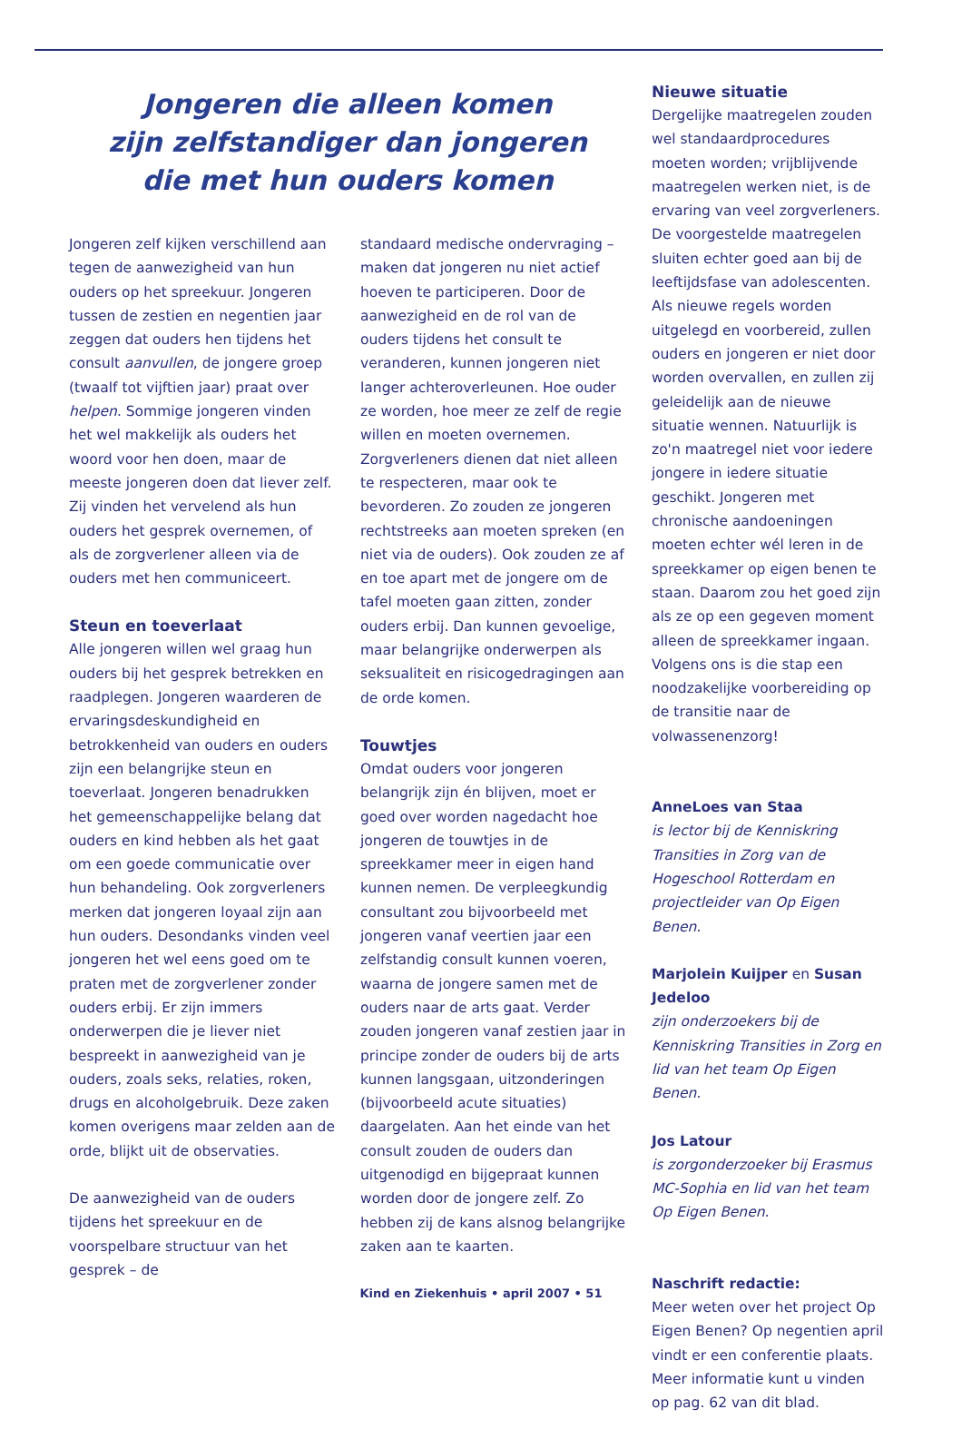Jongeren die alleen komen
zijn zelfstandiger dan jongeren
die met hun ouders komen
Jongeren zelf kijken verschillend aan tegen de aanwezigheid van hun ouders op het spreekuur. Jongeren tussen de zestien en negentien jaar zeggen dat ouders hen tijdens het consult aanvullen, de jongere groep (twaalf tot vijftien jaar) praat over helpen. Sommige jongeren vinden het wel makkelijk als ouders het woord voor hen doen, maar de meeste jongeren doen dat liever zelf. Zij vinden het vervelend als hun ouders het gesprek overnemen, of als de zorgverlener alleen via de ouders met hen communiceert.
Steun en toeverlaat
Alle jongeren willen wel graag hun ouders bij het gesprek betrekken en raadplegen. Jongeren waarderen de ervaringsdeskundigheid en betrokkenheid van ouders en ouders zijn een belangrijke steun en toeverlaat. Jongeren benadrukken het gemeenschappelijke belang dat ouders en kind hebben als het gaat om een goede communicatie over hun behandeling. Ook zorgverleners merken dat jongeren loyaal zijn aan hun ouders. Desondanks vinden veel jongeren het wel eens goed om te praten met de zorgverlener zonder ouders erbij. Er zijn immers onderwerpen die je liever niet bespreekt in aanwezigheid van je ouders, zoals seks, relaties, roken, drugs en alcoholgebruik. Deze zaken komen overigens maar zelden aan de orde, blijkt uit de observaties.
De aanwezigheid van de ouders tijdens het spreekuur en de voorspelbare structuur van het gesprek – de
standaard medische ondervraging – maken dat jongeren nu niet actief hoeven te participeren. Door de aanwezigheid en de rol van de ouders tijdens het consult te veranderen, kunnen jongeren niet langer achteroverleunen. Hoe ouder ze worden, hoe meer ze zelf de regie willen en moeten overnemen. Zorgverleners dienen dat niet alleen te respecteren, maar ook te bevorderen. Zo zouden ze jongeren rechtstreeks aan moeten spreken (en niet via de ouders). Ook zouden ze af en toe apart met de jongere om de tafel moeten gaan zitten, zonder ouders erbij. Dan kunnen gevoelige, maar belangrijke onderwerpen als seksualiteit en risicogedragingen aan de orde komen.
Touwtjes
Omdat ouders voor jongeren belangrijk zijn én blijven, moet er goed over worden nagedacht hoe jongeren de touwtjes in de spreekkamer meer in eigen hand kunnen nemen. De verpleegkundig consultant zou bijvoorbeeld met jongeren vanaf veertien jaar een zelfstandig consult kunnen voeren, waarna de jongere samen met de ouders naar de arts gaat. Verder zouden jongeren vanaf zestien jaar in principe zonder de ouders bij de arts kunnen langsgaan, uitzonderingen (bijvoorbeeld acute situaties) daargelaten. Aan het einde van het consult zouden de ouders dan uitgenodigd en bijgepraat kunnen worden door de jongere zelf. Zo hebben zij de kans alsnog belangrijke zaken aan te kaarten.
Nieuwe situatie
Dergelijke maatregelen zouden wel standaardprocedures moeten worden; vrijblijvende maatregelen werken niet, is de ervaring van veel zorgverleners. De voorgestelde maatregelen sluiten echter goed aan bij de leeftijdsfase van adolescenten. Als nieuwe regels worden uitgelegd en voorbereid, zullen ouders en jongeren er niet door worden overvallen, en zullen zij geleidelijk aan de nieuwe situatie wennen. Natuurlijk is zo'n maatregel niet voor iedere jongere in iedere situatie geschikt. Jongeren met chronische aandoeningen moeten echter wél leren in de spreekkamer op eigen benen te staan. Daarom zou het goed zijn als ze op een gegeven moment alleen de spreekkamer ingaan. Volgens ons is die stap een noodzakelijke voorbereiding op de transitie naar de volwassenenzorg!
AnneLoes van Staa
is lector bij de Kenniskring Transities in Zorg van de Hogeschool Rotterdam en projectleider van Op Eigen Benen.
Marjolein Kuijper en Susan Jedeloo
zijn onderzoekers bij de Kenniskring Transities in Zorg en lid van het team Op Eigen Benen.
Jos Latour
is zorgonderzoeker bij Erasmus MC-Sophia en lid van het team Op Eigen Benen.
Naschrift redactie:
Meer weten over het project Op Eigen Benen? Op negentien april vindt er een conferentie plaats. Meer informatie kunt u vinden op pag. 62 van dit blad.
Kind en Ziekenhuis • april 2007 • 51